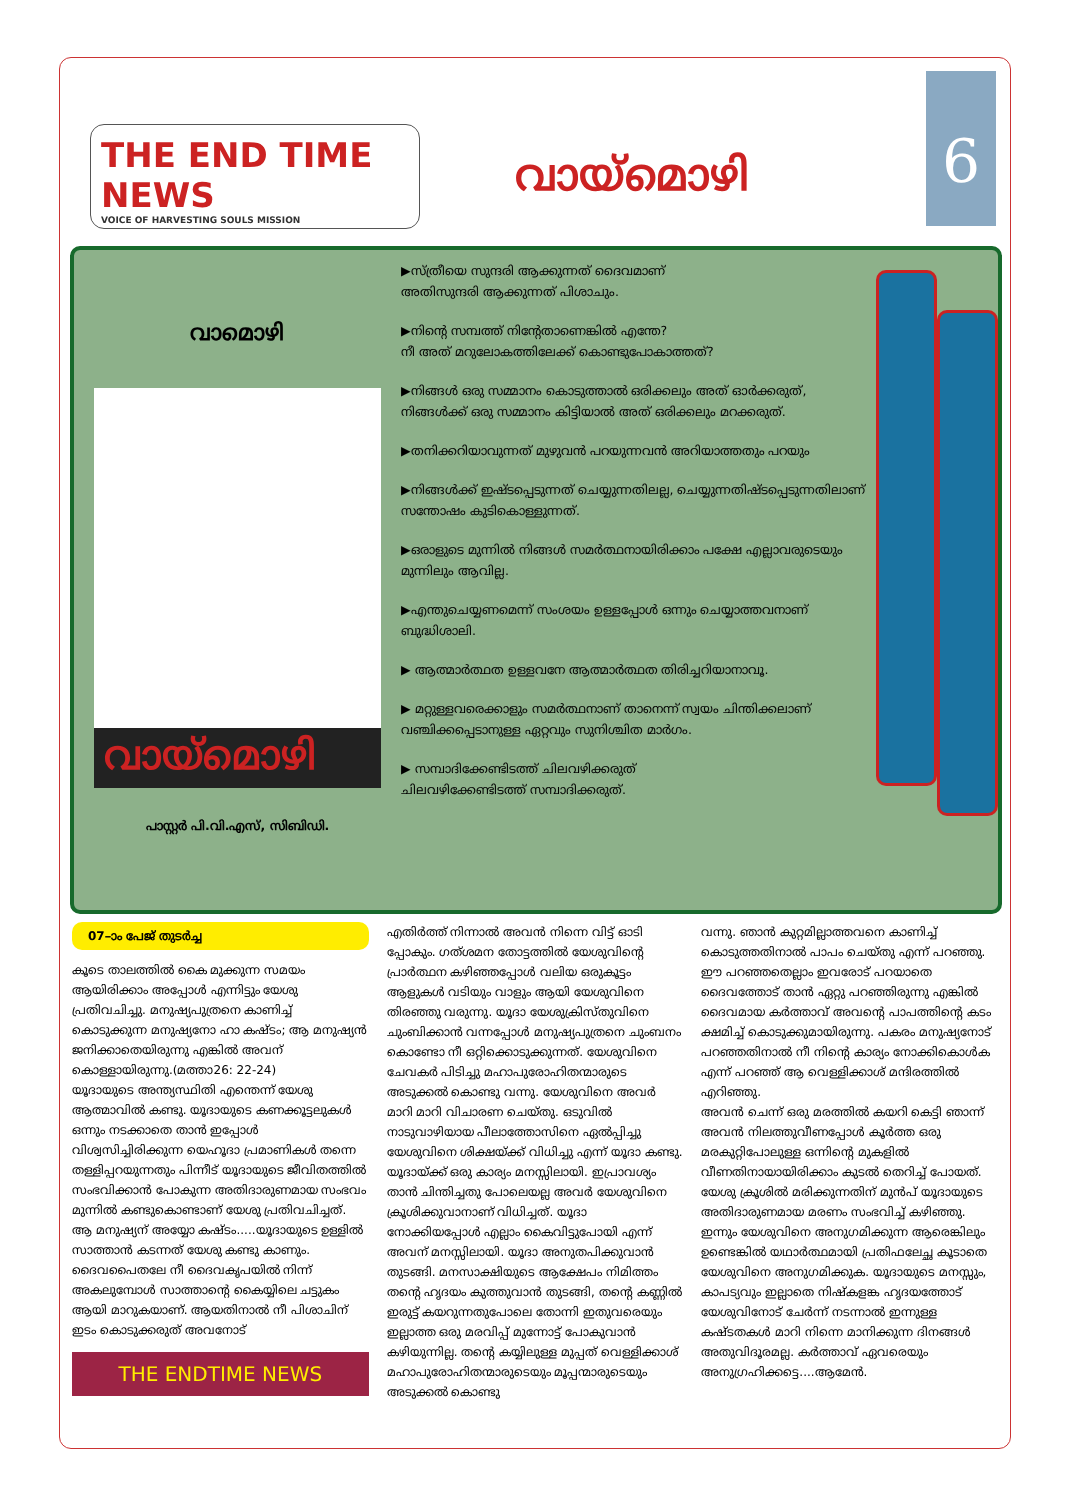THE END TIME NEWS
VOICE OF HARVESTING SOULS MISSION
വായ്മൊഴി
6
വാമൊഴി
വായ്മൊഴി
പാസ്റ്റർ പി.വി.എസ്, സിബിഡി.
▶സ്ത്രീയെ സുന്ദരി ആക്കുന്നത് ദൈവമാണ്
അതിസുന്ദരി ആക്കുന്നത് പിശാചും.
▶നിന്റെ സമ്പത്ത് നിന്റേതാണെങ്കിൽ എന്തേ?
നീ അത് മറുലോകത്തിലേക്ക് കൊണ്ടുപോകാത്തത്?
▶നിങ്ങൾ ഒരു സമ്മാനം കൊടുത്താൽ ഒരിക്കലും അത് ഓർക്കരുത്, നിങ്ങൾക്ക് ഒരു സമ്മാനം കിട്ടിയാൽ അത് ഒരിക്കലും മറക്കരുത്.
▶തനിക്കറിയാവുന്നത് മുഴുവൻ പറയുന്നവൻ അറിയാത്തതും പറയും
▶നിങ്ങൾക്ക് ഇഷ്ടപ്പെടുന്നത് ചെയ്യുന്നതിലല്ല, ചെയ്യുന്നതിഷ്ടപ്പെടുന്നതിലാണ് സന്തോഷം കുടികൊള്ളുന്നത്.
▶ഒരാളുടെ മുന്നിൽ നിങ്ങൾ സമർത്ഥനായിരിക്കാം പക്ഷേ എല്ലാവരുടെയും മുന്നിലും ആവില്ല.
▶എന്തുചെയ്യണമെന്ന് സംശയം ഉള്ളപ്പോൾ ഒന്നും ചെയ്യാത്തവനാണ് ബുദ്ധിശാലി.
▶ ആത്മാർത്ഥത ഉള്ളവനേ ആത്മാർത്ഥത തിരിച്ചറിയാനാവൂ.
▶ മറ്റുള്ളവരെക്കാളും സമർത്ഥനാണ് താനെന്ന് സ്വയം ചിന്തിക്കലാണ് വഞ്ചിക്കപ്പെടാനുള്ള ഏറ്റവും സുനിശ്ചിത മാർഗം.
▶ സമ്പാദിക്കേണ്ടിടത്ത് ചിലവഴിക്കരുത്
ചിലവഴിക്കേണ്ടിടത്ത് സമ്പാദിക്കരുത്.
07–ാം പേജ് തുടർച്ച
കൂടെ താലത്തിൽ കൈ മുക്കുന്ന സമയം ആയിരിക്കാം അപ്പോൾ എന്നിട്ടും യേശു പ്രതിവചിച്ചു. മനുഷ്യപുത്രനെ കാണിച്ച് കൊടുക്കുന്ന മനുഷ്യനോ ഹാ കഷ്ടം; ആ മനുഷ്യൻ ജനിക്കാതെയിരുന്നു എങ്കിൽ അവന് കൊള്ളായിരുന്നു.(മത്താ26: 22-24)
യൂദായുടെ അന്ത്യസ്ഥിതി എന്തെന്ന് യേശു ആത്മാവിൽ കണ്ടു. യൂദായുടെ കണക്കൂട്ടലുകൾ ഒന്നും നടക്കാതെ താൻ ഇപ്പോൾ വിശ്വസിച്ചിരിക്കുന്ന യെഹൂദാ പ്രമാണികൾ തന്നെ തള്ളിപ്പറയുന്നതും പിന്നീട് യൂദായുടെ ജീവിതത്തിൽ സംഭവിക്കാൻ പോകുന്ന അതിദാരുണമായ സംഭവം മുന്നിൽ കണ്ടുകൊണ്ടാണ് യേശു പ്രതിവചിച്ചത്. ആ മനുഷ്യന് അയ്യോ കഷ്ടം.....യൂദായുടെ ഉള്ളിൽ സാത്താൻ കടന്നത് യേശു കണ്ടു കാണും.
ദൈവപൈതലേ നീ ദൈവകൃപയിൽ നിന്ന് അകലുമ്പോൾ സാത്താന്റെ കൈയ്യിലെ ചട്ടുകം ആയി മാറുകയാണ്. ആയതിനാൽ നീ പിശാചിന് ഇടം കൊടുക്കരുത് അവനോട്
THE ENDTIME NEWS
എതിർത്ത് നിന്നാൽ അവൻ നിന്നെ വിട്ട് ഓടി പ്പോകും. ഗത്ശമന തോട്ടത്തിൽ യേശുവിന്റെ പ്രാർത്ഥന കഴിഞ്ഞപ്പോൾ വലിയ ഒരുകൂട്ടം ആളുകൾ വടിയും വാളും ആയി യേശുവിനെ തിരഞ്ഞു വരുന്നു. യൂദാ യേശുക്രിസ്തുവിനെ ചുംബിക്കാൻ വന്നപ്പോൾ മനുഷ്യപുത്രനെ ചുംബനം കൊണ്ടോ നീ ഒറ്റിക്കൊടുക്കുന്നത്. യേശുവിനെ ചേവകർ പിടിച്ചു മഹാപുരോഹിതന്മാരുടെ അടുക്കൽ കൊണ്ടു വന്നു. യേശുവിനെ അവർ മാറി മാറി വിചാരണ ചെയ്തു. ഒടുവിൽ നാടുവാഴിയായ പീലാത്തോസിനെ ഏൽപ്പിച്ചു യേശുവിനെ ശിക്ഷയ്ക്ക് വിധിച്ചു എന്ന് യൂദാ കണ്ടു. യൂദായ്ക്ക് ഒരു കാര്യം മനസ്സിലായി. ഇപ്രാവശ്യം താൻ ചിന്തിച്ചതു പോലെയല്ല അവർ യേശുവിനെ ക്രൂശിക്കുവാനാണ് വിധിച്ചത്. യൂദാ നോക്കിയപ്പോൾ എല്ലാം കൈവിട്ടുപോയി എന്ന് അവന് മനസ്സിലായി. യൂദാ അനുതപിക്കുവാൻ തുടങ്ങി. മനസാക്ഷിയുടെ ആക്ഷേപം നിമിത്തം തന്റെ ഹൃദയം കുത്തുവാൻ തുടങ്ങി, തന്റെ കണ്ണിൽ ഇരുട്ട് കയറുന്നതുപോലെ തോന്നി ഇതുവരെയും ഇല്ലാത്ത ഒരു മരവിപ്പ് മുന്നോട്ട് പോകുവാൻ കഴിയുന്നില്ല. തന്റെ കയ്യിലുള്ള മുപ്പത് വെള്ളിക്കാശ് മഹാപുരോഹിതന്മാരുടെയും മൂപ്പന്മാരുടെയും അടുക്കൽ കൊണ്ടു
വന്നു. ഞാൻ കുറ്റമില്ലാത്തവനെ കാണിച്ച് കൊടുത്തതിനാൽ പാപം ചെയ്തു എന്ന് പറഞ്ഞു. ഈ പറഞ്ഞതെല്ലാം ഇവരോട് പറയാതെ ദൈവത്തോട് താൻ ഏറ്റു പറഞ്ഞിരുന്നു എങ്കിൽ ദൈവമായ കർത്താവ് അവന്റെ പാപത്തിന്റെ കടം ക്ഷമിച്ച് കൊടുക്കുമായിരുന്നു. പകരം മനുഷ്യനോട് പറഞ്ഞതിനാൽ നീ നിന്റെ കാര്യം നോക്കികൊൾക എന്ന് പറഞ്ഞ് ആ വെള്ളിക്കാശ് മന്ദിരത്തിൽ എറിഞ്ഞു.
അവൻ ചെന്ന് ഒരു മരത്തിൽ കയറി കെട്ടി ഞാന്ന് അവൻ നിലത്തുവീണപ്പോൾ കൂർത്ത ഒരു മരകുറ്റിപോലുള്ള ഒന്നിന്റെ മുകളിൽ വീണതിനായായിരിക്കാം കുടൽ തെറിച്ച് പോയത്. യേശു ക്രൂശിൽ മരിക്കുന്നതിന് മുൻപ് യൂദായുടെ അതിദാരുണമായ മരണം സംഭവിച്ച് കഴിഞ്ഞു.
ഇന്നും യേശുവിനെ അനുഗമിക്കുന്ന ആരെങ്കിലും ഉണ്ടെങ്കിൽ യഥാർത്ഥമായി പ്രതിഫലേച്ഛ കൂടാതെ യേശുവിനെ അനുഗമിക്കുക. യൂദായുടെ മനസ്സും, കാപട്യവും ഇല്ലാതെ നിഷ്കളങ്ക ഹൃദയത്തോട് യേശുവിനോട് ചേർന്ന് നടന്നാൽ ഇന്നുള്ള കഷ്ടതകൾ മാറി നിന്നെ മാനിക്കുന്ന ദിനങ്ങൾ അതുവിദൂരമല്ല. കർത്താവ് ഏവരെയും അനുഗ്രഹിക്കട്ടെ....ആമേൻ.